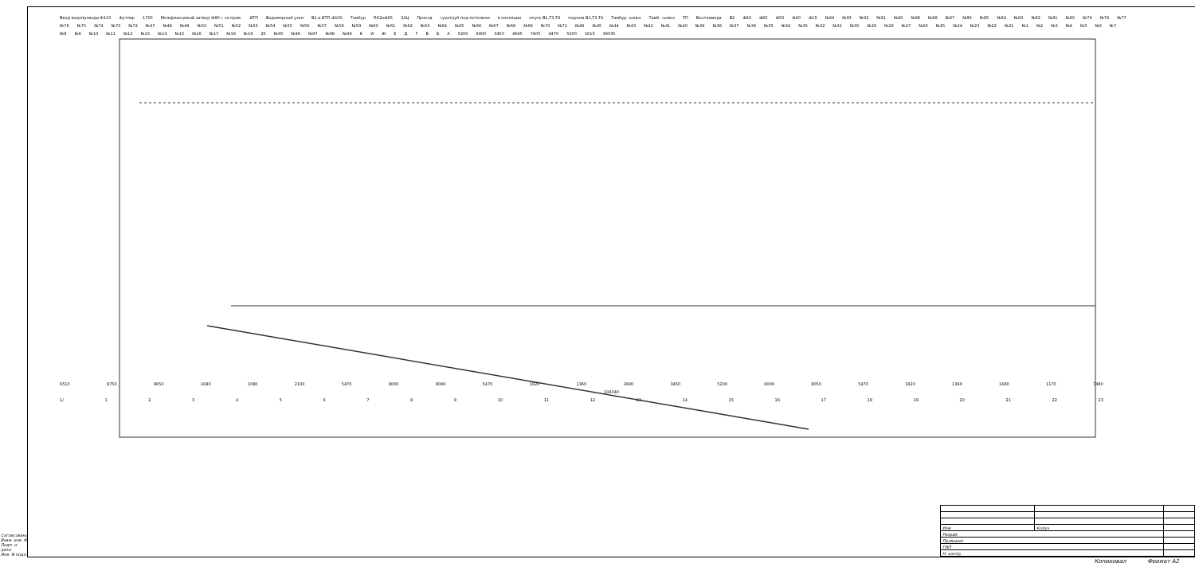Ввод водопровода Ф110 Футляр 1700 Межфланцевый затвор Ф80 с эл.прив. ИТП Водомерный узел В1 в ИТП Ф100 Тамбур ПК2хФ65 З/Щ Проезд сухотруб под потолком в изоляции опуск В1,Т3,Т4 подъем В1,Т3,Т4 Тамбур -шлюз Тамб. -шлюз ТП Венткамера В2 Ф80 Ф65 Ф50 Ф40 Ф15 №94 №93 №92 №91 №90 №89 №88 №87 №86 №85 №84 №83 №82 №81 №80 №79 №78 №77 №76 №75 №74 №73 №72 №47 №48 №49 №50 №51 №52 №53 №54 №55 №56 №57 №58 №59 №60 №61 №62 №63 №64 №65 №66 №67 №68 №69 №70 №71 №46 №45 №44 №43 №42 №41 №40 №39 №38 №37 №36 №35 №34 №33 №32 №31 №30 №29 №28 №27 №26 №25 №24 №23 №22 №21 №1 №2 №3 №4 №5 №6 №7 №8 №9 №10 №11 №12 №13 №14 №15 №16 №17 №18 №19 20 №95 №96 №97 №98 №99 К И Ж Е Д Г В Б А 5200 6900 3450 4695 7405 4470 5300 1615 39035
6510 8750 8650 1680 1080 2100 5470 8000 8090 5470 1820 1360 1680 3450 5200 8000 8050 5470 1820 1360 1680 1170 7480
104340
1/ 1 2 3 4 5 6 7 8 9 10 11 12 13 14 15 16 17 18 19 20 21 22 23
| Изм | Колуч | |
| Разраб. | | |
| Проверил | | |
| ГИП | | |
| Н. контр. | | |
Копировал Формат А2
Согласовано
Взам. инв. N
Подп. и дата
Инв. N подл.